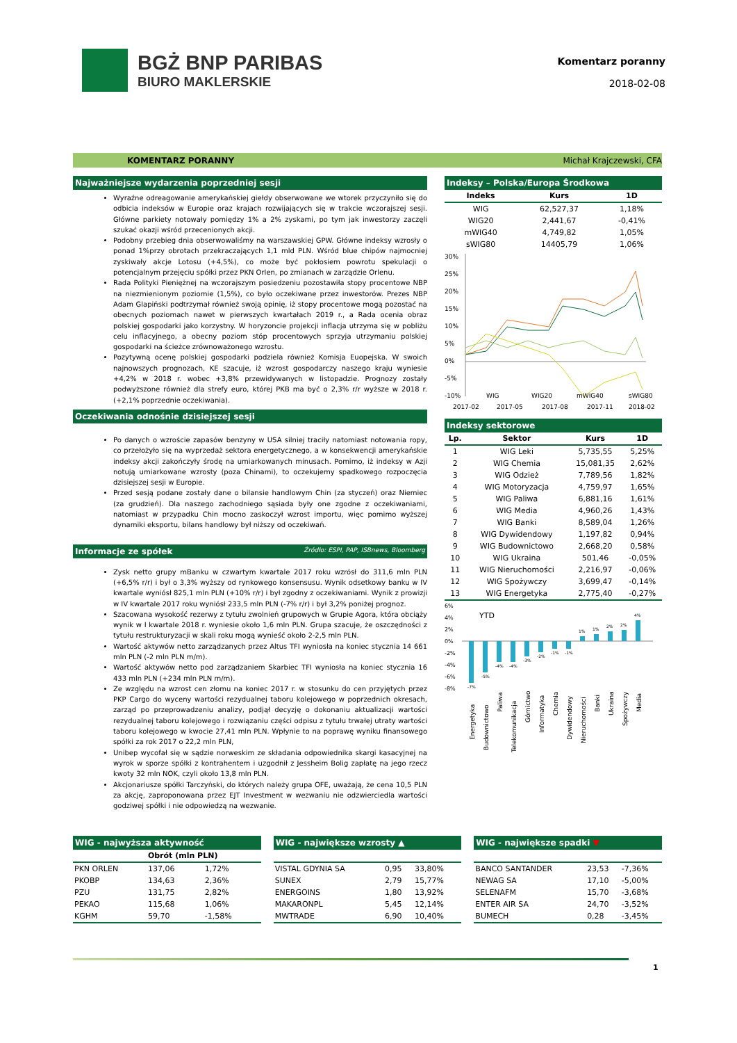BGŻ BNP PARIBAS
BIURO MAKLERSKIE
Komentarz poranny
2018-02-08
KOMENTARZ PORANNY Michał Krajczewski, CFA
Najważniejsze wydarzenia poprzedniej sesji
Wyraźne odreagowanie amerykańskiej giełdy obserwowane we wtorek przyczyniło się do odbicia indeksów w Europie oraz krajach rozwijających się w trakcie wczorajszej sesji. Główne parkiety notowały pomiędzy 1% a 2% zyskami, po tym jak inwestorzy zaczęli szukać okazji wśród przecenionych akcji.
Podobny przebieg dnia obserwowaliśmy na warszawskiej GPW. Główne indeksy wzrosły o ponad 1%przy obrotach przekraczających 1,1 mld PLN. Wśród blue chipów najmocniej zyskiwały akcje Lotosu (+4,5%), co może być pokłosiem powrotu spekulacji o potencjalnym przejęciu spółki przez PKN Orlen, po zmianach w zarządzie Orlenu.
Rada Polityki Pieniężnej na wczorajszym posiedzeniu pozostawiła stopy procentowe NBP na niezmienionym poziomie (1,5%), co było oczekiwane przez inwestorów. Prezes NBP Adam Glapiński podtrzymał również swoją opinię, iż stopy procentowe mogą pozostać na obecnych poziomach nawet w pierwszych kwartałach 2019 r., a Rada ocenia obraz polskiej gospodarki jako korzystny. W horyzoncie projekcji inflacja utrzyma się w pobliżu celu inflacyjnego, a obecny poziom stóp procentowych sprzyja utrzymaniu polskiej gospodarki na ścieżce zrównoważonego wzrostu.
Pozytywną ocenę polskiej gospodarki podziela również Komisja Euopejska. W swoich najnowszych prognozach, KE szacuje, iż wzrost gospodarczy naszego kraju wyniesie +4,2% w 2018 r. wobec +3,8% przewidywanych w listopadzie. Prognozy zostały podwyższone również dla strefy euro, której PKB ma być o 2,3% r/r wyższe w 2018 r. (+2,1% poprzednie oczekiwania).
Oczekiwania odnośnie dzisiejszej sesji
Po danych o wzroście zapasów benzyny w USA silniej traciły natomiast notowania ropy, co przełożyło się na wyprzedaż sektora energetycznego, a w konsekwencji amerykańskie indeksy akcji zakończyły środę na umiarkowanych minusach. Pomimo, iż indeksy w Azji notują umiarkowane wzrosty (poza Chinami), to oczekujemy spadkowego rozpoczęcia dzisiejszej sesji w Europie.
Przed sesją podane zostały dane o bilansie handlowym Chin (za styczeń) oraz Niemiec (za grudzień). Dla naszego zachodniego sąsiada były one zgodne z oczekiwaniami, natomiast w przypadku Chin mocno zaskoczył wzrost importu, więc pomimo wyższej dynamiki eksportu, bilans handlowy był niższy od oczekiwań.
Informacje ze spółek Źródło: ESPI, PAP, ISBnews, Bloomberg
Zysk netto grupy mBanku w czwartym kwartale 2017 roku wzrósł do 311,6 mln PLN (+6,5% r/r) i był o 3,3% wyższy od rynkowego konsensusu. Wynik odsetkowy banku w IV kwartale wyniósł 825,1 mln PLN (+10% r/r) i był zgodny z oczekiwaniami. Wynik z prowizji w IV kwartale 2017 roku wyniósł 233,5 mln PLN (-7% r/r) i był 3,2% poniżej prognoz.
Szacowana wysokość rezerwy z tytułu zwolnień grupowych w Grupie Agora, która obciąży wynik w I kwartale 2018 r. wyniesie około 1,6 mln PLN. Grupa szacuje, że oszczędności z tytułu restrukturyzacji w skali roku mogą wynieść około 2-2,5 mln PLN.
Wartość aktywów netto zarządzanych przez Altus TFI wyniosła na koniec stycznia 14 661 mln PLN (-2 mln PLN m/m).
Wartość aktywów netto pod zarządzaniem Skarbiec TFI wyniosła na koniec stycznia 16 433 mln PLN (+234 mln PLN m/m).
Ze względu na wzrost cen złomu na koniec 2017 r. w stosunku do cen przyjętych przez PKP Cargo do wyceny wartości rezydualnej taboru kolejowego w poprzednich okresach, zarząd po przeprowadzeniu analizy, podjął decyzję o dokonaniu aktualizacji wartości rezydualnej taboru kolejowego i rozwiązaniu części odpisu z tytułu trwałej utraty wartości taboru kolejowego w kwocie 27,41 mln PLN. Wpłynie to na poprawę wyniku finansowego spółki za rok 2017 o 22,2 mln PLN,
Unibep wycofał się w sądzie norweskim ze składania odpowiednika skargi kasacyjnej na wyrok w sporze spółki z kontrahentem i uzgodnił z Jessheim Bolig zapłatę na jego rzecz kwoty 32 mln NOK, czyli około 13,8 mln PLN.
Akcjonariusze spółki Tarczyński, do których należy grupa OFE, uważają, że cena 10,5 PLN za akcję, zaproponowana przez EJT Investment w wezwaniu nie odzwierciedla wartości godziwej spółki i nie odpowiedzą na wezwanie.
Indeksy – Polska/Europa Środkowa
| Indeks | Kurs | 1D |
| --- | --- | --- |
| WIG | 62,527,37 | 1,18% |
| WIG20 | 2,441,67 | -0,41% |
| mWIG40 | 4,749,82 | 1,05% |
| sWIG80 | 14405,79 | 1,06% |
30%
25%
20%
15%
10%
5%
0%
-5%
-10%
WIG
WIG20
mWIG40
sWIG80
2017-02
2017-05
2017-08
2017-11
2018-02
Indeksy sektorowe
| Lp. | Sektor | Kurs | 1D |
| --- | --- | --- | --- |
| 1 | WIG Leki | 5,735,55 | 5,25% |
| 2 | WIG Chemia | 15,081,35 | 2,62% |
| 3 | WIG Odzież | 7,789,56 | 1,82% |
| 4 | WIG Motoryzacja | 4,759,97 | 1,65% |
| 5 | WIG Paliwa | 6,881,16 | 1,61% |
| 6 | WIG Media | 4,960,26 | 1,43% |
| 7 | WIG Banki | 8,589,04 | 1,26% |
| 8 | WIG Dywidendowy | 1,197,82 | 0,94% |
| 9 | WIG Budownictowo | 2,668,20 | 0,58% |
| 10 | WIG Ukraina | 501,46 | -0,05% |
| 11 | WIG Nieruchomości | 2,216,97 | -0,06% |
| 12 | WIG Spożywczy | 3,699,47 | -0,14% |
| 13 | WIG Energetyka | 2,775,40 | -0,27% |
6%
4%
2%
0%
-2%
-4%
-6%
-8%
YTD
-7%
-5%
-4%
-4%
-3%
-2%
-1%
-1%
1%
1%
2%
2%
4%
Energetyka
Budownictowo
Paliwa
Telekomunikacja
Górnictwo
Informatyka
Chemia
Dywidendowy
Nieruchomości
Banki
Ukraina
Spożywczy
Media
WIG - najwyższa aktywność
| | Obrót (mln PLN) | |
| --- | --- | --- |
| PKN ORLEN | 137,06 | 1,72% |
| PKOBP | 134,63 | 2,36% |
| PZU | 131,75 | 2,82% |
| PEKAO | 115,68 | 1,06% |
| KGHM | 59,70 | -1,58% |
WIG - największe wzrosty ▲
| VISTAL GDYNIA SA | 0,95 | 33,80% |
| SUNEX | 2,79 | 15,77% |
| ENERGOINS | 1,80 | 13,92% |
| MAKARONPL | 5,45 | 12,14% |
| MWTRADE | 6,90 | 10,40% |
WIG - największe spadki ▼
| BANCO SANTANDER | 23,53 | -7,36% |
| NEWAG SA | 17,10 | -5,00% |
| SELENAFM | 15,70 | -3,68% |
| ENTER AIR SA | 24,70 | -3,52% |
| BUMECH | 0,28 | -3,45% |
1